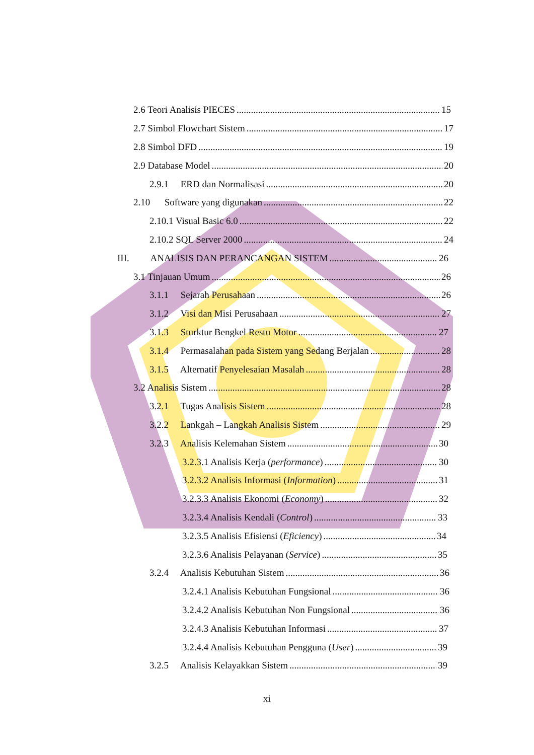2.6 Teori Analisis PIECES 15
2.7 Simbol Flowchart Sistem 17
2.8 Simbol DFD 19
2.9 Database Model 20
2.9.1 ERD dan Normalisasi 20
2.10 Software yang digunakan 22
2.10.1 Visual Basic 6.0 22
2.10.2 SQL Server 2000 24
III. ANALISIS DAN PERANCANGAN SISTEM 26
3.1 Tinjauan Umum 26
3.1.1 Sejarah Perusahaan 26
3.1.2 Visi dan Misi Perusahaan 27
3.1.3 Sturktur Bengkel Restu Motor 27
3.1.4 Permasalahan pada Sistem yang Sedang Berjalan 28
3.1.5 Alternatif Penyelesaian Masalah 28
3.2 Analisis Sistem 28
3.2.1 Tugas Analisis Sistem 28
3.2.2 Lankgah – Langkah Analisis Sistem 29
3.2.3 Analisis Kelemahan Sistem 30
3.2.3.1 Analisis Kerja (performance) 30
3.2.3.2 Analisis Informasi (Information) 31
3.2.3.3 Analisis Ekonomi (Economy) 32
3.2.3.4 Analisis Kendali (Control) 33
3.2.3.5 Analisis Efisiensi (Eficiency) 34
3.2.3.6 Analisis Pelayanan (Service) 35
3.2.4 Analisis Kebutuhan Sistem 36
3.2.4.1 Analisis Kebutuhan Fungsional 36
3.2.4.2 Analisis Kebutuhan Non Fungsional 36
3.2.4.3 Analisis Kebutuhan Informasi 37
3.2.4.4 Analisis Kebutuhan Pengguna (User) 39
3.2.5 Analisis Kelayakkan Sistem 39
xi